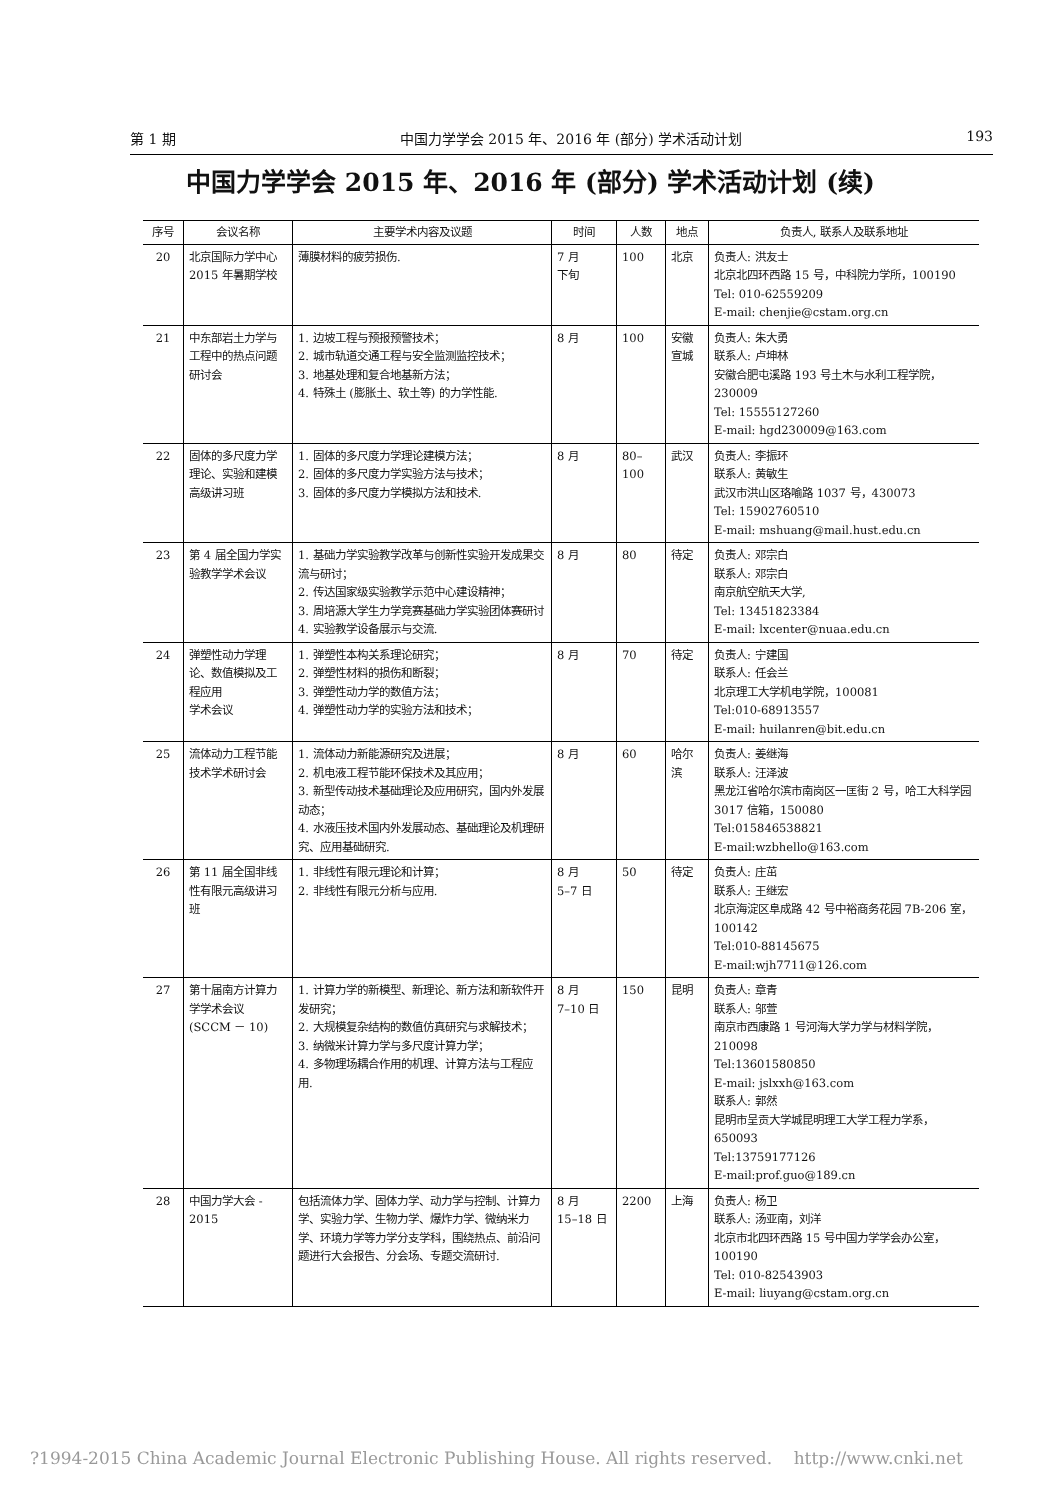第 1 期 中国力学学会 2015 年、2016 年 (部分) 学术活动计划 193
中国力学学会 2015 年、2016 年 (部分) 学术活动计划 (续)
| 序号 | 会议名称 | 主要学术内容及议题 | 时间 | 人数 | 地点 | 负责人, 联系人及联系地址 |
| --- | --- | --- | --- | --- | --- | --- |
| 20 | 北京国际力学中心 2015 年暑期学校 | 薄膜材料的疲劳损伤. | 7 月 下旬 | 100 | 北京 | 负责人: 洪友士 北京北四环西路 15 号，中科院力学所，100190 Tel: 010-62559209 E-mail: chenjie@cstam.org.cn |
| 21 | 中东部岩土力学与工程中的热点问题研讨会 | 1. 边坡工程与预报预警技术； 2. 城市轨道交通工程与安全监测监控技术； 3. 地基处理和复合地基新方法； 4. 特殊土 (膨胀土、软土等) 的力学性能. | 8 月 | 100 | 安徽宣城 | 负责人: 朱大勇 联系人: 卢坤林 安徽合肥屯溪路 193 号土木与水利工程学院，230009 Tel: 15555127260 E-mail: hgd230009@163.com |
| 22 | 固体的多尺度力学理论、实验和建模高级讲习班 | 1. 固体的多尺度力学理论建模方法； 2. 固体的多尺度力学实验方法与技术； 3. 固体的多尺度力学模拟方法和技术. | 8 月 | 80–100 | 武汉 | 负责人: 李振环 联系人: 黄敏生 武汉市洪山区珞喻路 1037 号，430073 Tel: 15902760510 E-mail: mshuang@mail.hust.edu.cn |
| 23 | 第 4 届全国力学实验教学学术会议 | 1. 基础力学实验教学改革与创新性实验开发成果交流与研讨； 2. 传达国家级实验教学示范中心建设精神； 3. 周培源大学生力学竞赛基础力学实验团体赛研讨 4. 实验教学设备展示与交流. | 8 月 | 80 | 待定 | 负责人: 邓宗白 联系人: 邓宗白 南京航空航天大学, Tel: 13451823384 E-mail: lxcenter@nuaa.edu.cn |
| 24 | 弹塑性动力学理论、数值模拟及工程应用 学术会议 | 1. 弹塑性本构关系理论研究； 2. 弹塑性材料的损伤和断裂； 3. 弹塑性动力学的数值方法； 4. 弹塑性动力学的实验方法和技术； | 8 月 | 70 | 待定 | 负责人: 宁建国 联系人: 任会兰 北京理工大学机电学院，100081 Tel:010-68913557 E-mail: huilanren@bit.edu.cn |
| 25 | 流体动力工程节能技术学术研讨会 | 1. 流体动力新能源研究及进展； 2. 机电液工程节能环保技术及其应用； 3. 新型传动技术基础理论及应用研究，国内外发展动态； 4. 水液压技术国内外发展动态、基础理论及机理研究、应用基础研究. | 8 月 | 60 | 哈尔滨 | 负责人: 姜继海 联系人: 汪泽波 黑龙江省哈尔滨市南岗区一匡街 2 号，哈工大科学园 3017 信箱，150080 Tel:015846538821 E-mail:wzbhello@163.com |
| 26 | 第 11 届全国非线性有限元高级讲习班 | 1. 非线性有限元理论和计算； 2. 非线性有限元分析与应用. | 8 月 5–7 日 | 50 | 待定 | 负责人: 庄茁 联系人: 王继宏 北京海淀区阜成路 42 号中裕商务花园 7B-206 室，100142 Tel:010-88145675 E-mail:wjh7711@126.com |
| 27 | 第十届南方计算力学学术会议 (SCCM － 10) | 1. 计算力学的新模型、新理论、新方法和新软件开发研究； 2. 大规模复杂结构的数值仿真研究与求解技术； 3. 纳微米计算力学与多尺度计算力学； 4. 多物理场耦合作用的机理、计算方法与工程应用. | 8 月 7–10 日 | 150 | 昆明 | 负责人: 章青 联系人: 邬萱 南京市西康路 1 号河海大学力学与材料学院，210098 Tel:13601580850 E-mail: jslxxh@163.com 联系人: 郭然 昆明市呈贡大学城昆明理工大学工程力学系，650093 Tel:13759177126 E-mail:prof.guo@189.cn |
| 28 | 中国力学大会 - 2015 | 包括流体力学、固体力学、动力学与控制、计算力学、实验力学、生物力学、爆炸力学、微纳米力学、环境力学等力学分支学科，围绕热点、前沿问题进行大会报告、分会场、专题交流研讨. | 8 月 15–18 日 | 2200 | 上海 | 负责人: 杨卫 联系人: 汤亚南，刘洋 北京市北四环西路 15 号中国力学学会办公室，100190 Tel: 010-82543903 E-mail: liuyang@cstam.org.cn |
?1994-2015 China Academic Journal Electronic Publishing House. All rights reserved. http://www.cnki.net